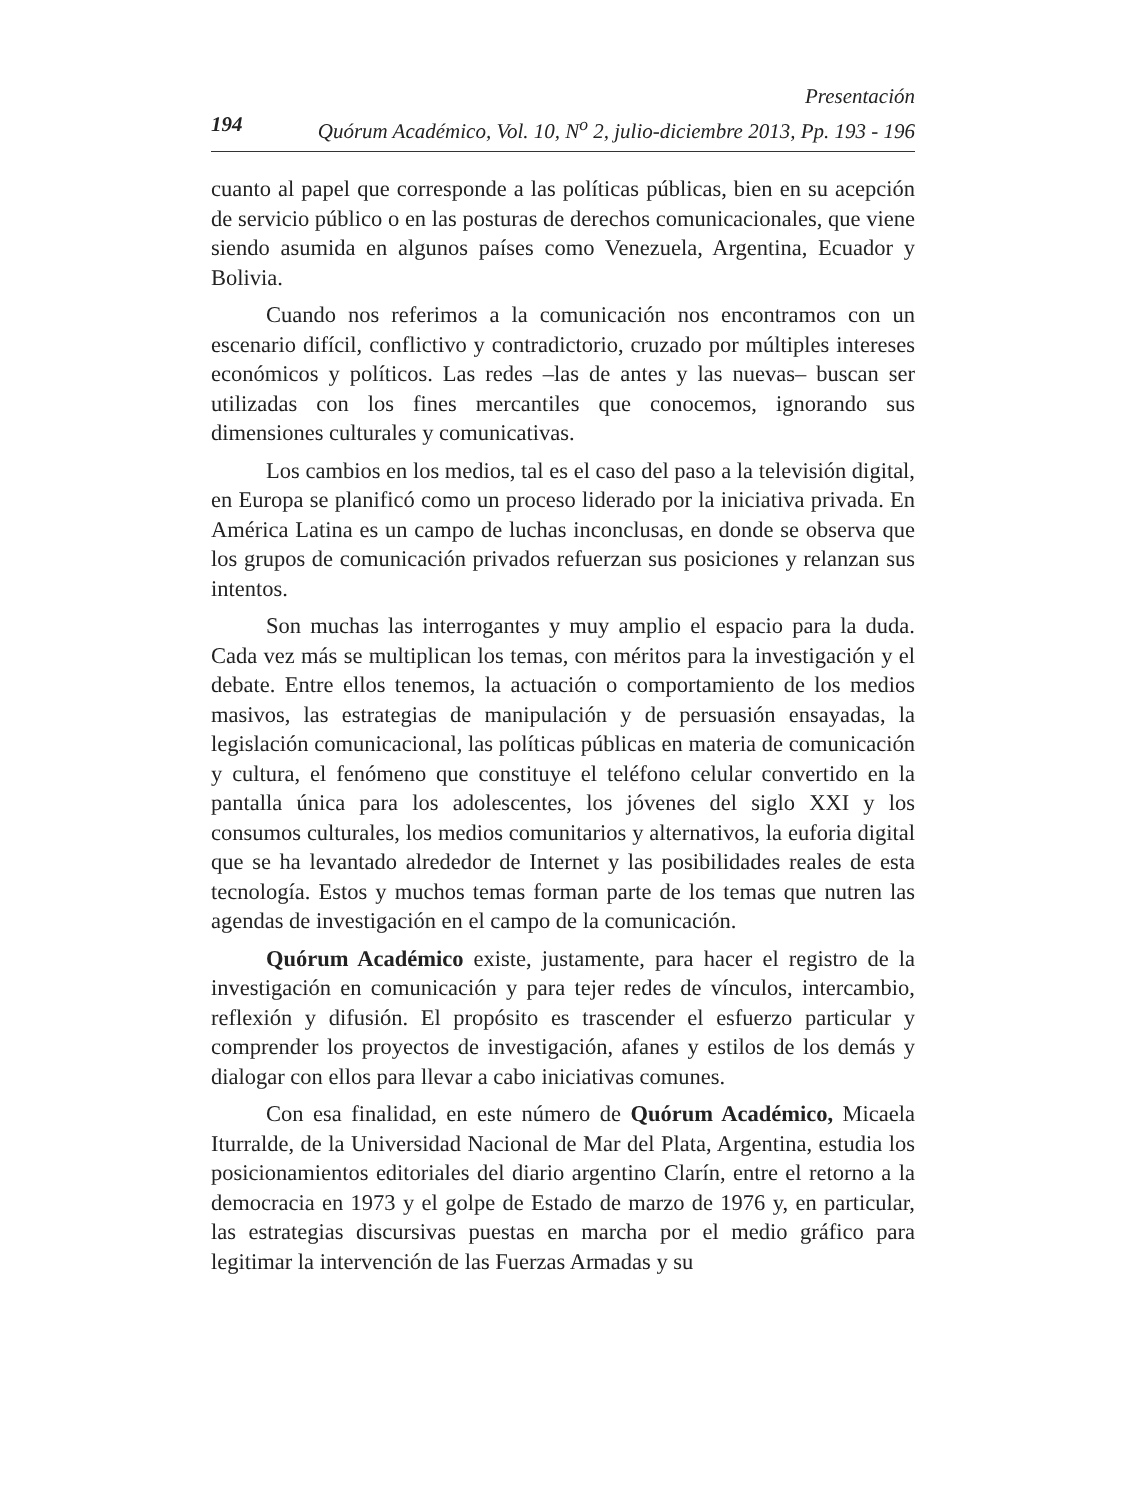Presentación
194 Quórum Académico, Vol. 10, N<sup>o</sup> 2, julio-diciembre 2013, Pp. 193 - 196
cuanto al papel que corresponde a las políticas públicas, bien en su acepción de servicio público o en las posturas de derechos comunicacionales, que viene siendo asumida en algunos países como Venezuela, Argentina, Ecuador y Bolivia.
Cuando nos referimos a la comunicación nos encontramos con un escenario difícil, conflictivo y contradictorio, cruzado por múltiples intereses económicos y políticos. Las redes –las de antes y las nuevas– buscan ser utilizadas con los fines mercantiles que conocemos, ignorando sus dimensiones culturales y comunicativas.
Los cambios en los medios, tal es el caso del paso a la televisión digital, en Europa se planificó como un proceso liderado por la iniciativa privada. En América Latina es un campo de luchas inconclusas, en donde se observa que los grupos de comunicación privados refuerzan sus posiciones y relanzan sus intentos.
Son muchas las interrogantes y muy amplio el espacio para la duda. Cada vez más se multiplican los temas, con méritos para la investigación y el debate. Entre ellos tenemos, la actuación o comportamiento de los medios masivos, las estrategias de manipulación y de persuasión ensayadas, la legislación comunicacional, las políticas públicas en materia de comunicación y cultura, el fenómeno que constituye el teléfono celular convertido en la pantalla única para los adolescentes, los jóvenes del siglo XXI y los consumos culturales, los medios comunitarios y alternativos, la euforia digital que se ha levantado alrededor de Internet y las posibilidades reales de esta tecnología. Estos y muchos temas forman parte de los temas que nutren las agendas de investigación en el campo de la comunicación.
Quórum Académico existe, justamente, para hacer el registro de la investigación en comunicación y para tejer redes de vínculos, intercambio, reflexión y difusión. El propósito es trascender el esfuerzo particular y comprender los proyectos de investigación, afanes y estilos de los demás y dialogar con ellos para llevar a cabo iniciativas comunes.
Con esa finalidad, en este número de Quórum Académico, Micaela Iturralde, de la Universidad Nacional de Mar del Plata, Argentina, estudia los posicionamientos editoriales del diario argentino Clarín, entre el retorno a la democracia en 1973 y el golpe de Estado de marzo de 1976 y, en particular, las estrategias discursivas puestas en marcha por el medio gráfico para legitimar la intervención de las Fuerzas Armadas y su